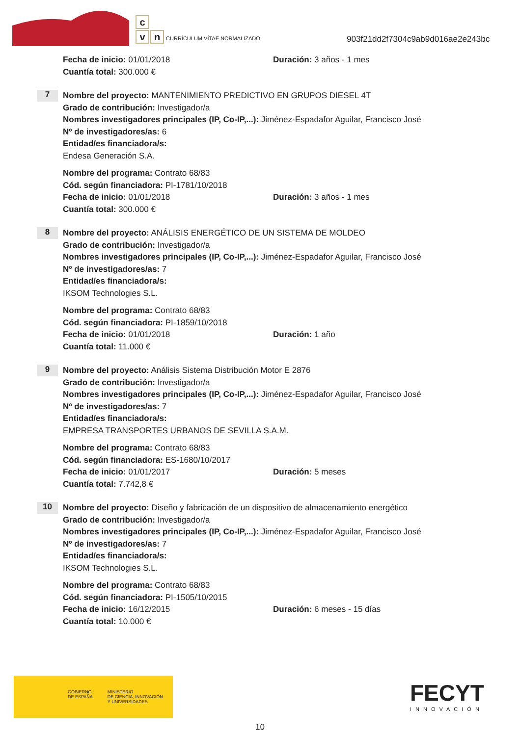c
vn CURRÍCULUM VÍTAE NORMALIZADO
903f21dd2f7304c9ab9d016ae2e243bc
Fecha de inicio: 01/01/2018 Duración: 3 años - 1 mes
Cuantía total: 300.000 €
7
Nombre del proyecto: MANTENIMIENTO PREDICTIVO EN GRUPOS DIESEL 4T
Grado de contribución: Investigador/a
Nombres investigadores principales (IP, Co-IP,...): Jiménez-Espadafor Aguilar, Francisco José
Nº de investigadores/as: 6
Entidad/es financiadora/s:
Endesa Generación S.A.
Nombre del programa: Contrato 68/83
Cód. según financiadora: PI-1781/10/2018
Fecha de inicio: 01/01/2018 Duración: 3 años - 1 mes
Cuantía total: 300.000 €
8
Nombre del proyecto: ANÁLISIS ENERGÉTICO DE UN SISTEMA DE MOLDEO
Grado de contribución: Investigador/a
Nombres investigadores principales (IP, Co-IP,...): Jiménez-Espadafor Aguilar, Francisco José
Nº de investigadores/as: 7
Entidad/es financiadora/s:
IKSOM Technologies S.L.
Nombre del programa: Contrato 68/83
Cód. según financiadora: PI-1859/10/2018
Fecha de inicio: 01/01/2018 Duración: 1 año
Cuantía total: 11.000 €
9
Nombre del proyecto: Análisis Sistema Distribución Motor E 2876
Grado de contribución: Investigador/a
Nombres investigadores principales (IP, Co-IP,...): Jiménez-Espadafor Aguilar, Francisco José
Nº de investigadores/as: 7
Entidad/es financiadora/s:
EMPRESA TRANSPORTES URBANOS DE SEVILLA S.A.M.
Nombre del programa: Contrato 68/83
Cód. según financiadora: ES-1680/10/2017
Fecha de inicio: 01/01/2017 Duración: 5 meses
Cuantía total: 7.742,8 €
10
Nombre del proyecto: Diseño y fabricación de un dispositivo de almacenamiento energético
Grado de contribución: Investigador/a
Nombres investigadores principales (IP, Co-IP,...): Jiménez-Espadafor Aguilar, Francisco José
Nº de investigadores/as: 7
Entidad/es financiadora/s:
IKSOM Technologies S.L.
Nombre del programa: Contrato 68/83
Cód. según financiadora: PI-1505/10/2015
Fecha de inicio: 16/12/2015 Duración: 6 meses - 15 días
Cuantía total: 10.000 €
GOBIERNO
DE ESPAÑA
MINISTERIO
DE CIENCIA, INNOVACIÓN
Y UNIVERSIDADES
FECYT
INNOVACIÓN
10